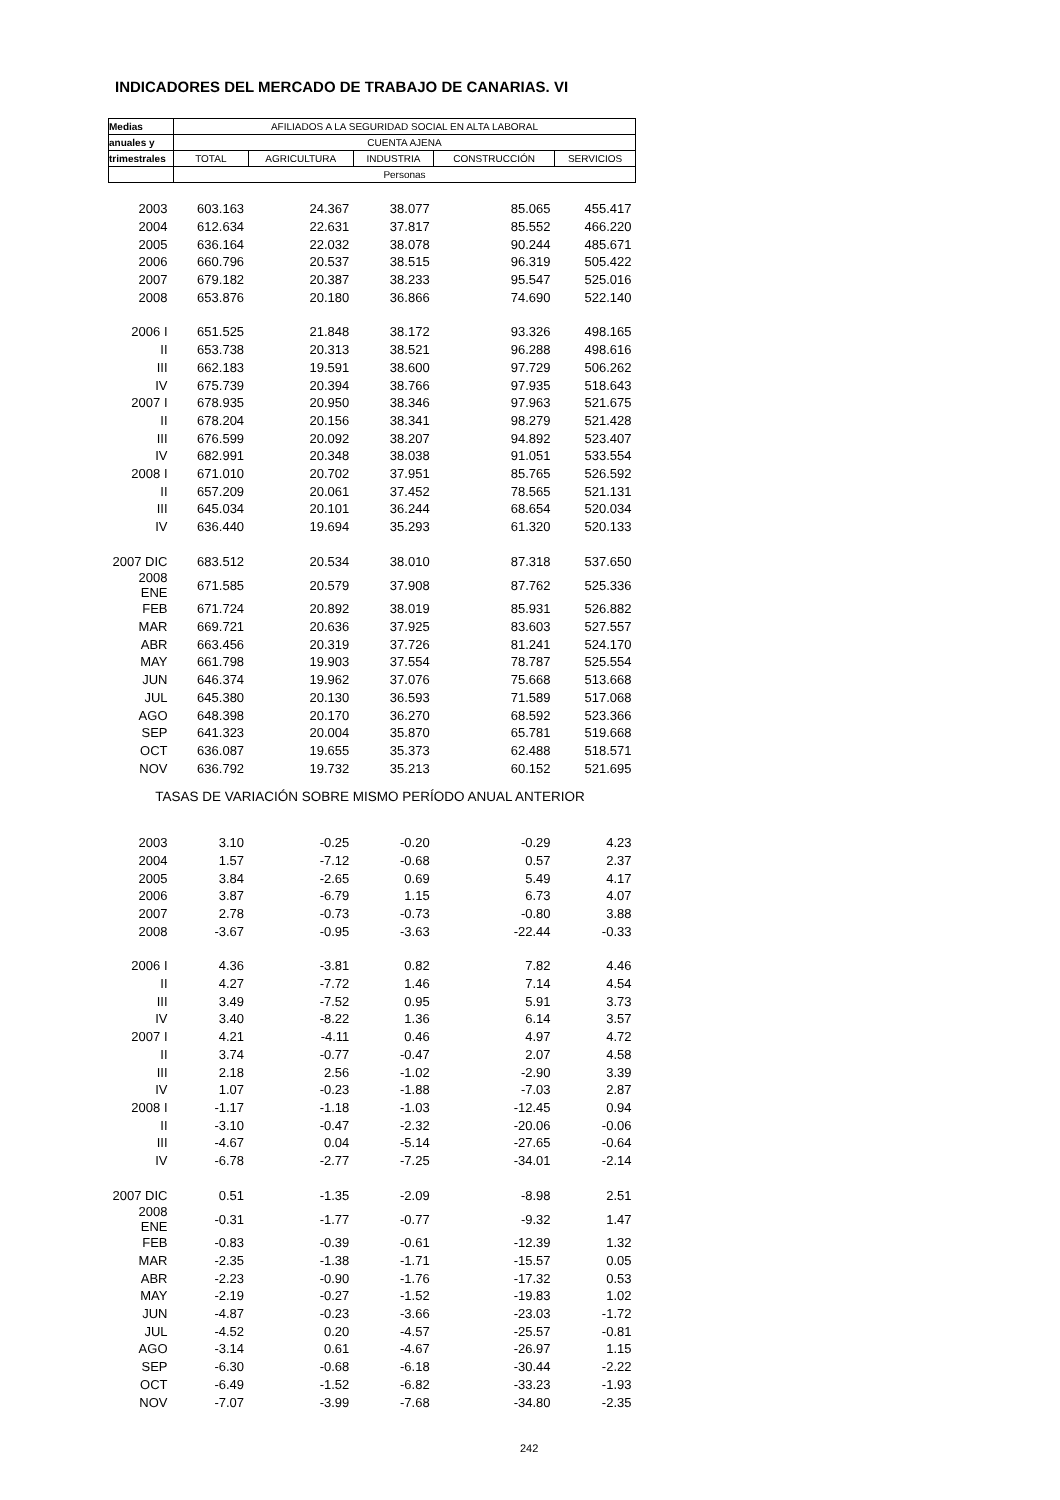INDICADORES DEL MERCADO DE TRABAJO DE CANARIAS. VI
| Medias | AFILIADOS A LA SEGURIDAD SOCIAL EN ALTA LABORAL | | | | |
| --- | --- | --- | --- | --- | --- |
| anuales y | CUENTA AJENA | | | | |
| trimestrales | TOTAL | AGRICULTURA | INDUSTRIA | CONSTRUCCIÓN | SERVICIOS |
| | Personas | | | | |
| 2003 | 603.163 | 24.367 | 38.077 | 85.065 | 455.417 |
| 2004 | 612.634 | 22.631 | 37.817 | 85.552 | 466.220 |
| 2005 | 636.164 | 22.032 | 38.078 | 90.244 | 485.671 |
| 2006 | 660.796 | 20.537 | 38.515 | 96.319 | 505.422 |
| 2007 | 679.182 | 20.387 | 38.233 | 95.547 | 525.016 |
| 2008 | 653.876 | 20.180 | 36.866 | 74.690 | 522.140 |
| 2006 I | 651.525 | 21.848 | 38.172 | 93.326 | 498.165 |
| II | 653.738 | 20.313 | 38.521 | 96.288 | 498.616 |
| III | 662.183 | 19.591 | 38.600 | 97.729 | 506.262 |
| IV | 675.739 | 20.394 | 38.766 | 97.935 | 518.643 |
| 2007 I | 678.935 | 20.950 | 38.346 | 97.963 | 521.675 |
| II | 678.204 | 20.156 | 38.341 | 98.279 | 521.428 |
| III | 676.599 | 20.092 | 38.207 | 94.892 | 523.407 |
| IV | 682.991 | 20.348 | 38.038 | 91.051 | 533.554 |
| 2008 I | 671.010 | 20.702 | 37.951 | 85.765 | 526.592 |
| II | 657.209 | 20.061 | 37.452 | 78.565 | 521.131 |
| III | 645.034 | 20.101 | 36.244 | 68.654 | 520.034 |
| IV | 636.440 | 19.694 | 35.293 | 61.320 | 520.133 |
| 2007 DIC | 683.512 | 20.534 | 38.010 | 87.318 | 537.650 |
| 2008 ENE | 671.585 | 20.579 | 37.908 | 87.762 | 525.336 |
| FEB | 671.724 | 20.892 | 38.019 | 85.931 | 526.882 |
| MAR | 669.721 | 20.636 | 37.925 | 83.603 | 527.557 |
| ABR | 663.456 | 20.319 | 37.726 | 81.241 | 524.170 |
| MAY | 661.798 | 19.903 | 37.554 | 78.787 | 525.554 |
| JUN | 646.374 | 19.962 | 37.076 | 75.668 | 513.668 |
| JUL | 645.380 | 20.130 | 36.593 | 71.589 | 517.068 |
| AGO | 648.398 | 20.170 | 36.270 | 68.592 | 523.366 |
| SEP | 641.323 | 20.004 | 35.870 | 65.781 | 519.668 |
| OCT | 636.087 | 19.655 | 35.373 | 62.488 | 518.571 |
| NOV | 636.792 | 19.732 | 35.213 | 60.152 | 521.695 |
| TASAS DE VARIACIÓN SOBRE MISMO PERÍODO ANUAL ANTERIOR | | | | | |
| 2003 | 3.10 | -0.25 | -0.20 | -0.29 | 4.23 |
| 2004 | 1.57 | -7.12 | -0.68 | 0.57 | 2.37 |
| 2005 | 3.84 | -2.65 | 0.69 | 5.49 | 4.17 |
| 2006 | 3.87 | -6.79 | 1.15 | 6.73 | 4.07 |
| 2007 | 2.78 | -0.73 | -0.73 | -0.80 | 3.88 |
| 2008 | -3.67 | -0.95 | -3.63 | -22.44 | -0.33 |
| 2006 I | 4.36 | -3.81 | 0.82 | 7.82 | 4.46 |
| II | 4.27 | -7.72 | 1.46 | 7.14 | 4.54 |
| III | 3.49 | -7.52 | 0.95 | 5.91 | 3.73 |
| IV | 3.40 | -8.22 | 1.36 | 6.14 | 3.57 |
| 2007 I | 4.21 | -4.11 | 0.46 | 4.97 | 4.72 |
| II | 3.74 | -0.77 | -0.47 | 2.07 | 4.58 |
| III | 2.18 | 2.56 | -1.02 | -2.90 | 3.39 |
| IV | 1.07 | -0.23 | -1.88 | -7.03 | 2.87 |
| 2008 I | -1.17 | -1.18 | -1.03 | -12.45 | 0.94 |
| II | -3.10 | -0.47 | -2.32 | -20.06 | -0.06 |
| III | -4.67 | 0.04 | -5.14 | -27.65 | -0.64 |
| IV | -6.78 | -2.77 | -7.25 | -34.01 | -2.14 |
| 2007 DIC | 0.51 | -1.35 | -2.09 | -8.98 | 2.51 |
| 2008 ENE | -0.31 | -1.77 | -0.77 | -9.32 | 1.47 |
| FEB | -0.83 | -0.39 | -0.61 | -12.39 | 1.32 |
| MAR | -2.35 | -1.38 | -1.71 | -15.57 | 0.05 |
| ABR | -2.23 | -0.90 | -1.76 | -17.32 | 0.53 |
| MAY | -2.19 | -0.27 | -1.52 | -19.83 | 1.02 |
| JUN | -4.87 | -0.23 | -3.66 | -23.03 | -1.72 |
| JUL | -4.52 | 0.20 | -4.57 | -25.57 | -0.81 |
| AGO | -3.14 | 0.61 | -4.67 | -26.97 | 1.15 |
| SEP | -6.30 | -0.68 | -6.18 | -30.44 | -2.22 |
| OCT | -6.49 | -1.52 | -6.82 | -33.23 | -1.93 |
| NOV | -7.07 | -3.99 | -7.68 | -34.80 | -2.35 |
242